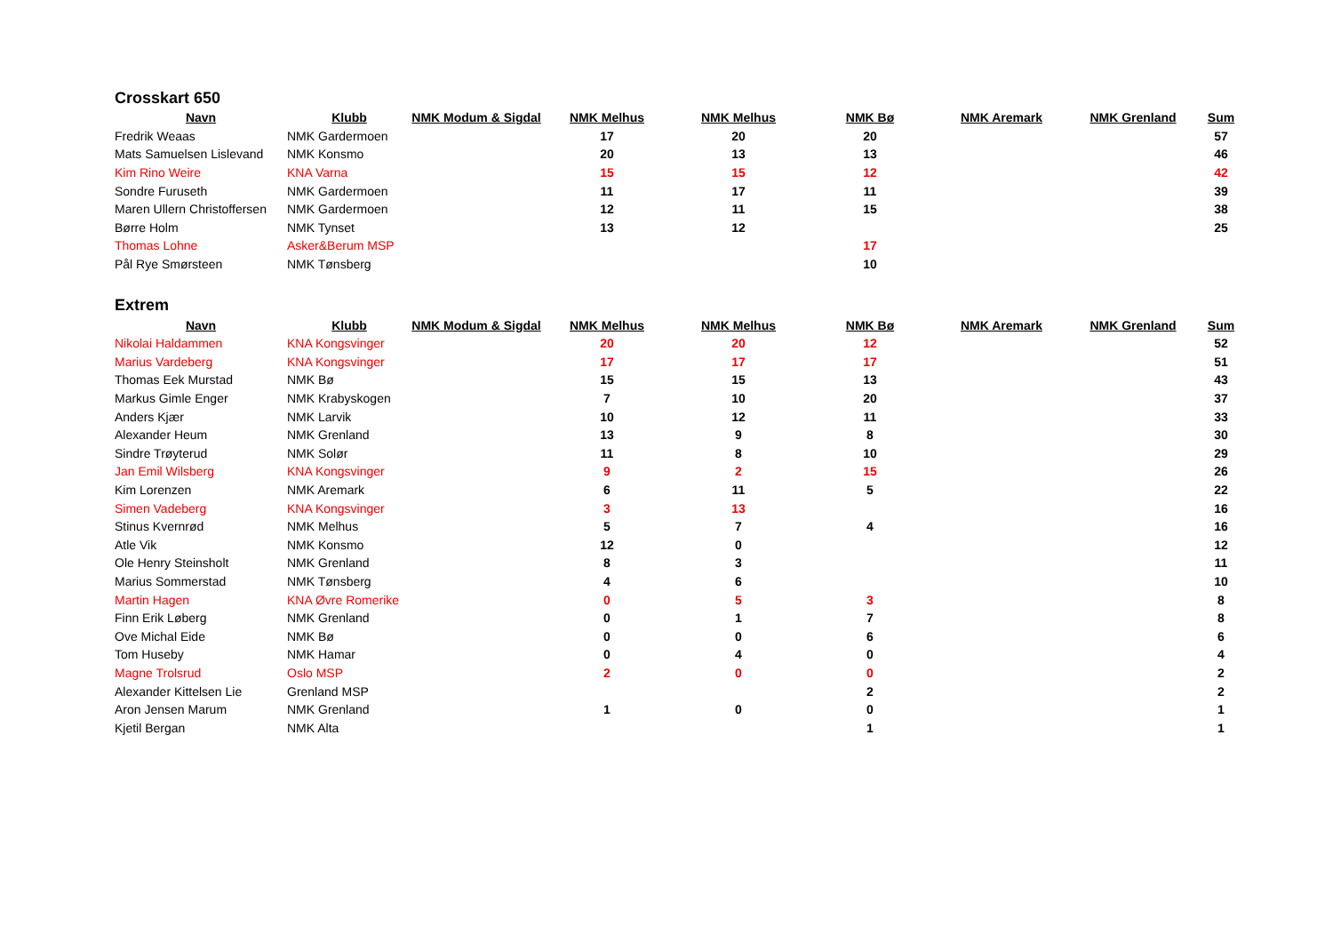Crosskart 650
| Navn | Klubb | NMK Modum & Sigdal | NMK Melhus | NMK Melhus | NMK Bø | NMK Aremark | NMK Grenland | Sum |
| --- | --- | --- | --- | --- | --- | --- | --- | --- |
| Fredrik Weaas | NMK Gardermoen | | 17 | 20 | 20 | | | 57 |
| Mats Samuelsen Lislevand | NMK Konsmo | | 20 | 13 | 13 | | | 46 |
| Kim Rino Weire | KNA Varna | | 15 | 15 | 12 | | | 42 |
| Sondre Furuseth | NMK Gardermoen | | 11 | 17 | 11 | | | 39 |
| Maren Ullern Christoffersen | NMK Gardermoen | | 12 | 11 | 15 | | | 38 |
| Børre Holm | NMK Tynset | | 13 | 12 | | | | 25 |
| Thomas Lohne | Asker&Berum MSP | | | | 17 | | | |
| Pål Rye Smørsteen | NMK Tønsberg | | | | 10 | | | |
Extrem
| Navn | Klubb | NMK Modum & Sigdal | NMK Melhus | NMK Melhus | NMK Bø | NMK Aremark | NMK Grenland | Sum |
| --- | --- | --- | --- | --- | --- | --- | --- | --- |
| Nikolai Haldammen | KNA Kongsvinger | | 20 | 20 | 12 | | | 52 |
| Marius Vardeberg | KNA Kongsvinger | | 17 | 17 | 17 | | | 51 |
| Thomas Eek Murstad | NMK Bø | | 15 | 15 | 13 | | | 43 |
| Markus Gimle Enger | NMK Krabyskogen | | 7 | 10 | 20 | | | 37 |
| Anders Kjær | NMK Larvik | | 10 | 12 | 11 | | | 33 |
| Alexander Heum | NMK Grenland | | 13 | 9 | 8 | | | 30 |
| Sindre Trøyterud | NMK Solør | | 11 | 8 | 10 | | | 29 |
| Jan Emil Wilsberg | KNA Kongsvinger | | 9 | 2 | 15 | | | 26 |
| Kim Lorenzen | NMK Aremark | | 6 | 11 | 5 | | | 22 |
| Simen Vadeberg | KNA Kongsvinger | | 3 | 13 | | | | 16 |
| Stinus Kvernrød | NMK Melhus | | 5 | 7 | 4 | | | 16 |
| Atle Vik | NMK Konsmo | | 12 | 0 | | | | 12 |
| Ole Henry Steinsholt | NMK Grenland | | 8 | 3 | | | | 11 |
| Marius Sommerstad | NMK Tønsberg | | 4 | 6 | | | | 10 |
| Martin Hagen | KNA Øvre Romerike | | 0 | 5 | 3 | | | 8 |
| Finn Erik Løberg | NMK Grenland | | 0 | 1 | 7 | | | 8 |
| Ove Michal Eide | NMK Bø | | 0 | 0 | 6 | | | 6 |
| Tom Huseby | NMK Hamar | | 0 | 4 | 0 | | | 4 |
| Magne Trolsrud | Oslo MSP | | 2 | 0 | 0 | | | 2 |
| Alexander Kittelsen Lie | Grenland MSP | | | | 2 | | | 2 |
| Aron Jensen Marum | NMK Grenland | | 1 | 0 | 0 | | | 1 |
| Kjetil Bergan | NMK Alta | | | | 1 | | | 1 |